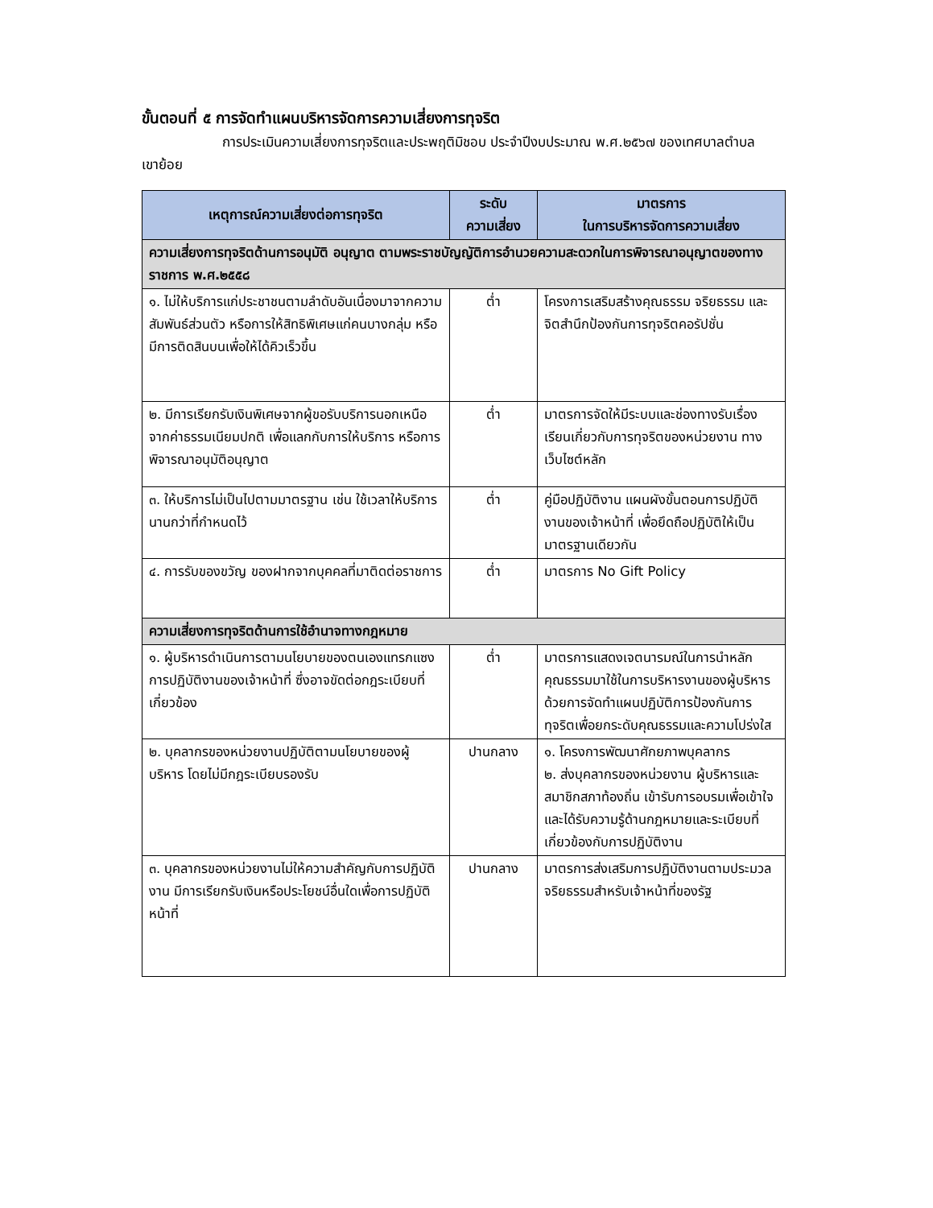ขั้นตอนที่ ๕ การจัดทำแผนบริหารจัดการความเสี่ยงการทุจริต
การประเมินความเสี่ยงการทุจริตและประพฤติมิชอบ ประจำปีงบประมาณ พ.ศ.๒๕๖๗ ของเทศบาลตำบลเขาย้อย
| เหตุการณ์ความเสี่ยงต่อการทุจริต | ระดับ ความเสี่ยง | มาตรการ ในการบริหารจัดการความเสี่ยง |
| --- | --- | --- |
| ความเสี่ยงการทุจริตด้านการอนุมัติ อนุญาต ตามพระราชบัญญัติการอำนวยความสะดวกในการพิจารณาอนุญาตของทางราชการ พ.ศ.๒๕๕๘ | | |
| ๑. ไม่ให้บริการแก่ประชาชนตามลำดับอันเนื่องมาจากความสัมพันธ์ส่วนตัว หรือการให้สิทธิพิเศษแก่คนบางกลุ่ม หรือมีการติดสินบนเพื่อให้ได้คิวเร็วขึ้น | ต่ำ | โครงการเสริมสร้างคุณธรรม จริยธรรม และจิตสำนึกป้องกันการทุจริตคอรัปชั่น |
| ๒. มีการเรียกรับเงินพิเศษจากผู้ขอรับบริการนอกเหนือจากค่าธรรมเนียมปกติ เพื่อแลกกับการให้บริการ หรือการพิจารณาอนุมัติอนุญาต | ต่ำ | มาตรการจัดให้มีระบบและช่องทางรับเรื่องเรียนเกี่ยวกับการทุจริตของหน่วยงาน ทางเว็บไซต์หลัก |
| ๓. ให้บริการไม่เป็นไปตามมาตรฐาน เช่น ใช้เวลาให้บริการ นานกว่าที่กำหนดไว้ | ต่ำ | คู่มือปฏิบัติงาน แผนผังขั้นตอนการปฏิบัติงานของเจ้าหน้าที่ เพื่อยึดถือปฏิบัติให้เป็นมาตรฐานเดียวกัน |
| ๔. การรับของขวัญ ของฝากจากบุคคลที่มาติดต่อราชการ | ต่ำ | มาตรการ No Gift Policy |
| ความเสี่ยงการทุจริตด้านการใช้อำนาจทางกฎหมาย | | |
| ๑. ผู้บริหารดำเนินการตามนโยบายของตนเองแทรกแซงการปฏิบัติงานของเจ้าหน้าที่ ซึ่งอาจขัดต่อกฎระเบียบที่เกี่ยวข้อง | ต่ำ | มาตรการแสดงเจตนารมณ์ในการนำหลักคุณธรรมมาใช้ในการบริหารงานของผู้บริหารด้วยการจัดทำแผนปฏิบัติการป้องกันการทุจริตเพื่อยกระดับคุณธรรมและความโปร่งใส |
| ๒. บุคลากรของหน่วยงานปฏิบัติตามนโยบายของผู้บริหาร โดยไม่มีกฎระเบียบรองรับ | ปานกลาง | ๑. โครงการพัฒนาศักยภาพบุคลากร ๒. ส่งบุคลากรของหน่วยงาน ผู้บริหารและสมาชิกสภาท้องถิ่น เข้ารับการอบรมเพื่อเข้าใจ และได้รับความรู้ด้านกฎหมายและระเบียบที่เกี่ยวข้องกับการปฏิบัติงาน |
| ๓. บุคลากรของหน่วยงานไม่ให้ความสำคัญกับการปฏิบัติงาน มีการเรียกรับเงินหรือประโยชน์อื่นใดเพื่อการปฏิบัติหน้าที่ | ปานกลาง | มาตรการส่งเสริมการปฏิบัติงานตามประมวลจริยธรรมสำหรับเจ้าหน้าที่ของรัฐ |